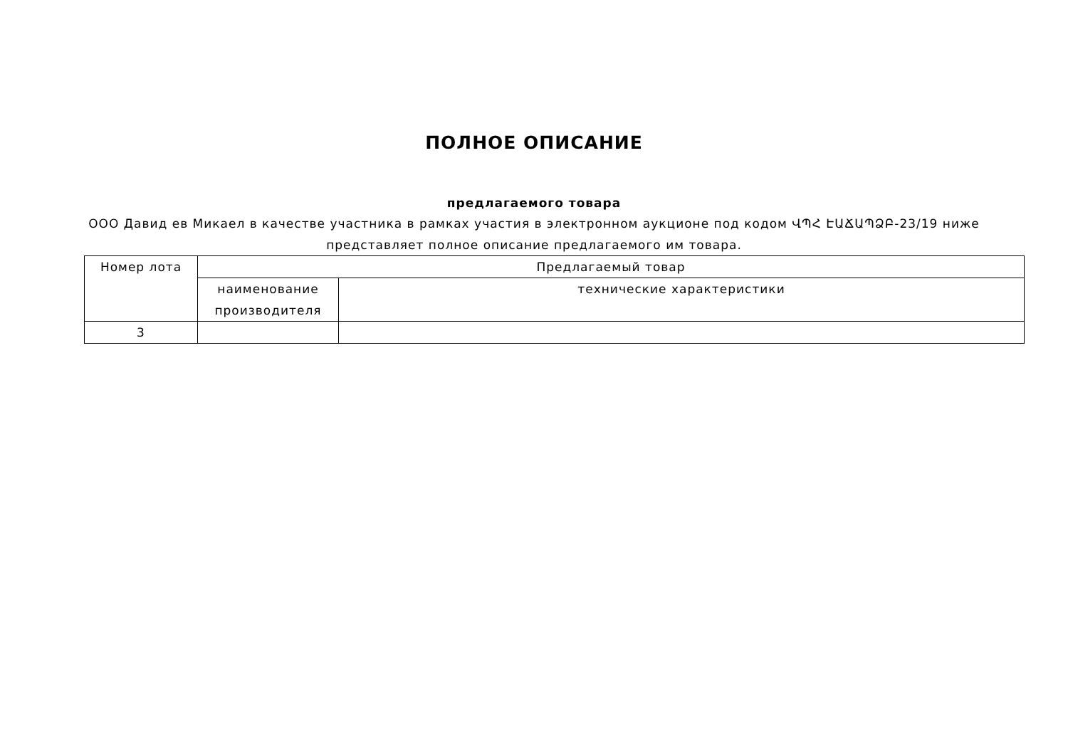ПОЛНОЕ ОПИСАНИЕ
предлагаемого товара
ООО Давид ев Микаел в качестве участника в рамках участия в электронном аукционе под кодом ՎՊՀ ԷԱՃԱՊՁԲ-23/19 ниже представляет полное описание предлагаемого им товара.
| Номер лота | Предлагаемый товар | |
| --- | --- | --- |
| | наименование производителя | технические характеристики |
| 3 | | |